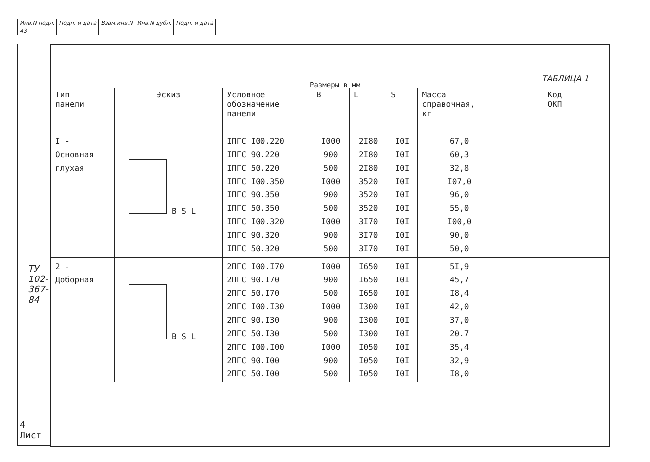| Инв.N подл. | Подп. и дата | Взам.инв.N | Инв.N дубл. | Подп. и дата |
| 43 | | | | |
ТУ 102-367-84
4 Лист
Размеры в мм
ТАБЛИЦА 1
| Тип панели | Эскиз | Условное обозначение панели | B | L | S | Масса справочная, кг | Код ОКП |
| --- | --- | --- | --- | --- | --- | --- | --- |
| I - Основная глухая | B S L | IПГС I00.220 IПГС 90.220 IПГС 50.220 IПГС I00.350 IПГС 90.350 IПГС 50.350 IПГС I00.320 IПГС 90.320 IПГС 50.320 | I000 900 500 I000 900 500 I000 900 500 | 2I80 2I80 2I80 3520 3520 3520 3I70 3I70 3I70 | I0I I0I I0I I0I I0I I0I I0I I0I I0I | 67,0 60,3 32,8 I07,0 96,0 55,0 I00,0 90,0 50,0 | |
| 2 - Доборная | B S L | 2ПГС I00.I70 2ПГС 90.I70 2ПГС 50.I70 2ПГС I00.I30 2ПГС 90.I30 2ПГС 50.I30 2ПГС I00.I00 2ПГС 90.I00 2ПГС 50.I00 | I000 900 500 I000 900 500 I000 900 500 | I650 I650 I650 I300 I300 I300 I050 I050 I050 | I0I I0I I0I I0I I0I I0I I0I I0I I0I | 5I,9 45,7 I8,4 42,0 37,0 20.7 35,4 32,9 I8,0 | |